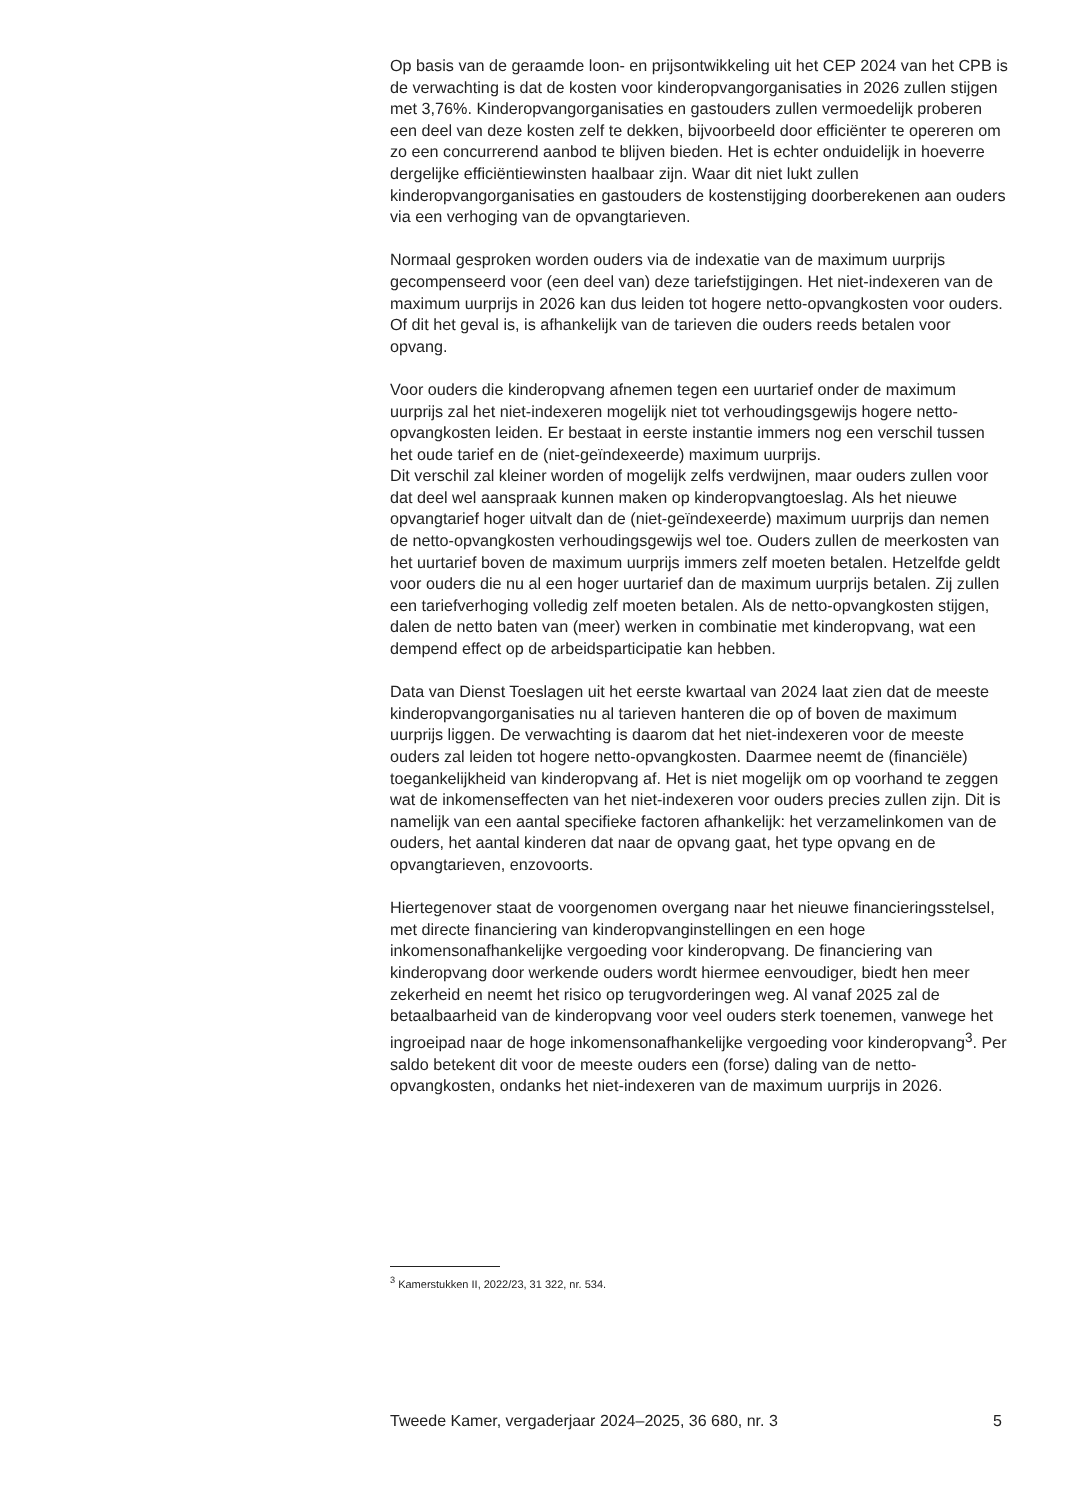Op basis van de geraamde loon- en prijsontwikkeling uit het CEP 2024 van het CPB is de verwachting is dat de kosten voor kinderopvangorganisaties in 2026 zullen stijgen met 3,76%. Kinderopvangorganisaties en gastouders zullen vermoedelijk proberen een deel van deze kosten zelf te dekken, bijvoorbeeld door efficiënter te opereren om zo een concurrerend aanbod te blijven bieden. Het is echter onduidelijk in hoeverre dergelijke efficiën­tiewinsten haalbaar zijn. Waar dit niet lukt zullen kinderopvangorgani­saties en gastouders de kostenstijging doorberekenen aan ouders via een verhoging van de opvangtarieven.
Normaal gesproken worden ouders via de indexatie van de maximum uurprijs gecompenseerd voor (een deel van) deze tariefstijgingen. Het niet-indexeren van de maximum uurprijs in 2026 kan dus leiden tot hogere netto-opvangkosten voor ouders. Of dit het geval is, is afhankelijk van de tarieven die ouders reeds betalen voor opvang.
Voor ouders die kinderopvang afnemen tegen een uurtarief onder de maximum uurprijs zal het niet-indexeren mogelijk niet tot verhoudings­gewijs hogere netto-opvangkosten leiden. Er bestaat in eerste instantie immers nog een verschil tussen het oude tarief en de (niet-geïndexeerde) maximum uurprijs.
Dit verschil zal kleiner worden of mogelijk zelfs verdwijnen, maar ouders zullen voor dat deel wel aanspraak kunnen maken op kinderopvang­toeslag. Als het nieuwe opvangtarief hoger uitvalt dan de (niet-geïndexeerde) maximum uurprijs dan nemen de netto-opvangkosten verhoudingsgewijs wel toe. Ouders zullen de meerkosten van het uurtarief boven de maximum uurprijs immers zelf moeten betalen. Hetzelfde geldt voor ouders die nu al een hoger uurtarief dan de maximum uurprijs betalen. Zij zullen een tariefverhoging volledig zelf moeten betalen. Als de netto-opvangkosten stijgen, dalen de netto baten van (meer) werken in combinatie met kinderopvang, wat een dempend effect op de arbeidspar­ticipatie kan hebben.
Data van Dienst Toeslagen uit het eerste kwartaal van 2024 laat zien dat de meeste kinderopvangorganisaties nu al tarieven hanteren die op of boven de maximum uurprijs liggen. De verwachting is daarom dat het niet-indexeren voor de meeste ouders zal leiden tot hogere netto-opvangkosten. Daarmee neemt de (financiële) toegankelijkheid van kinderopvang af. Het is niet mogelijk om op voorhand te zeggen wat de inkomenseffecten van het niet-indexeren voor ouders precies zullen zijn. Dit is namelijk van een aantal specifieke factoren afhankelijk: het verzame­linkomen van de ouders, het aantal kinderen dat naar de opvang gaat, het type opvang en de opvangtarieven, enzovoorts.
Hiertegenover staat de voorgenomen overgang naar het nieuwe financie­ringsstelsel, met directe financiering van kinderopvanginstellingen en een hoge inkomensonafhankelijke vergoeding voor kinderopvang. De financiering van kinderopvang door werkende ouders wordt hiermee eenvoudiger, biedt hen meer zekerheid en neemt het risico op terugvorde­ringen weg. Al vanaf 2025 zal de betaalbaarheid van de kinderopvang voor veel ouders sterk toenemen, vanwege het ingroeipad naar de hoge inkomensonafhankelijke vergoeding voor kinderopvang<sup>3</sup>. Per saldo betekent dit voor de meeste ouders een (forse) daling van de netto-opvangkosten, ondanks het niet-indexeren van de maximum uurprijs in 2026.
<sup>3</sup> Kamerstukken II, 2022/23, 31 322, nr. 534.
Tweede Kamer, vergaderjaar 2024–2025, 36 680, nr. 3 5